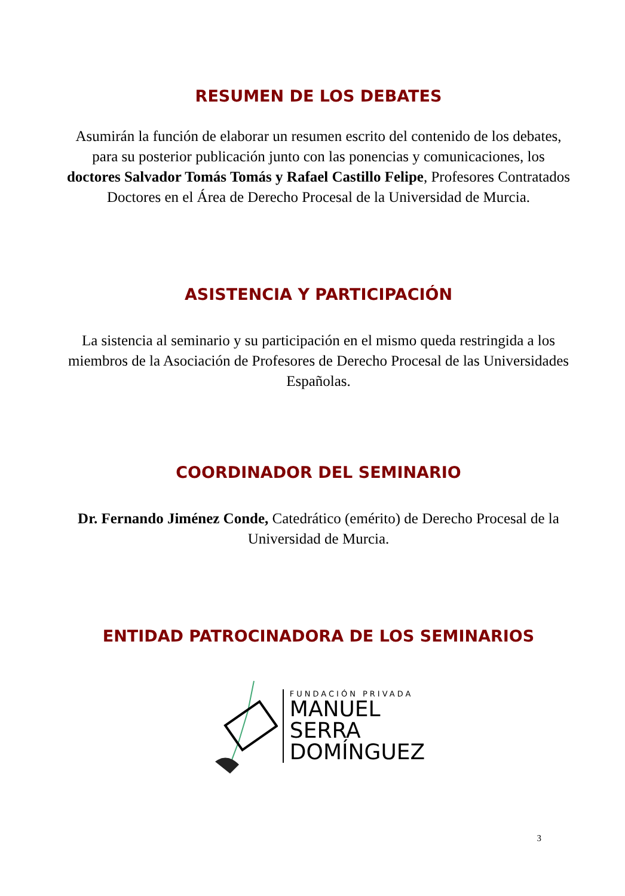RESUMEN DE LOS DEBATES
Asumirán la función de elaborar un resumen escrito del contenido de los debates, para su posterior publicación junto con las ponencias y comunicaciones, los doctores Salvador Tomás Tomás y Rafael Castillo Felipe, Profesores Contratados Doctores en el Área de Derecho Procesal de la Universidad de Murcia.
ASISTENCIA Y PARTICIPACIÓN
La sistencia al seminario y su participación en el mismo queda restringida a los miembros de la Asociación de Profesores de Derecho Procesal de las Universidades Españolas.
COORDINADOR DEL SEMINARIO
Dr. Fernando Jiménez Conde, Catedrático (emérito) de Derecho Procesal de la Universidad de Murcia.
ENTIDAD PATROCINADORA DE LOS SEMINARIOS
FUNDACIÓN PRIVADA
MANUEL
SERRA
DOMÍNGUEZ
3